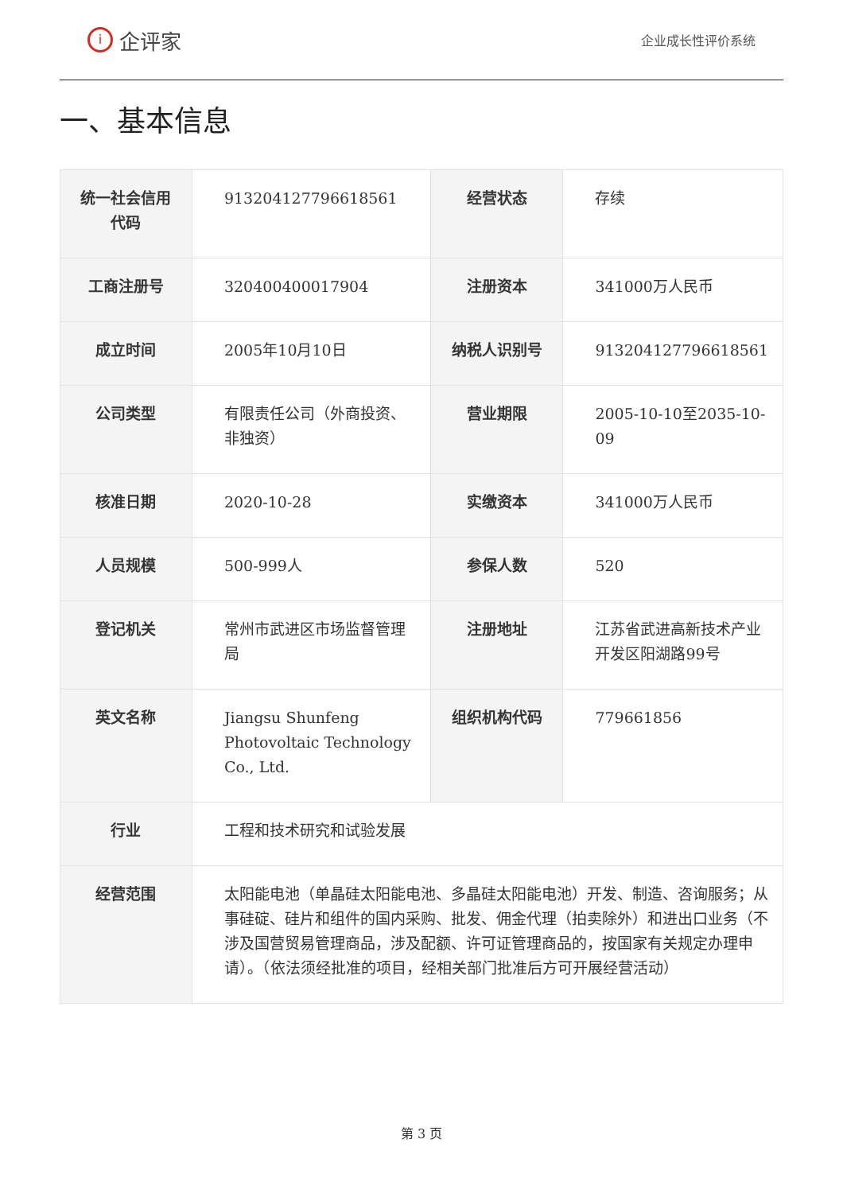i
企评家
企业成长性评价系统
一、基本信息
| 统一社会信用代码 | 913204127796618561 | 经营状态 | 存续 |
| 工商注册号 | 320400400017904 | 注册资本 | 341000万人民币 |
| 成立时间 | 2005年10月10日 | 纳税人识别号 | 913204127796618561 |
| 公司类型 | 有限责任公司（外商投资、非独资） | 营业期限 | 2005-10-10至2035-10-09 |
| 核准日期 | 2020-10-28 | 实缴资本 | 341000万人民币 |
| 人员规模 | 500-999人 | 参保人数 | 520 |
| 登记机关 | 常州市武进区市场监督管理局 | 注册地址 | 江苏省武进高新技术产业开发区阳湖路99号 |
| 英文名称 | Jiangsu Shunfeng Photovoltaic Technology Co., Ltd. | 组织机构代码 | 779661856 |
| 行业 | 工程和技术研究和试验发展 | | |
| 经营范围 | 太阳能电池（单晶硅太阳能电池、多晶硅太阳能电池）开发、制造、咨询服务；从事硅碇、硅片和组件的国内采购、批发、佣金代理（拍卖除外）和进出口业务（不涉及国营贸易管理商品，涉及配额、许可证管理商品的，按国家有关规定办理申请）。（依法须经批准的项目，经相关部门批准后方可开展经营活动） | | |
第 3 页